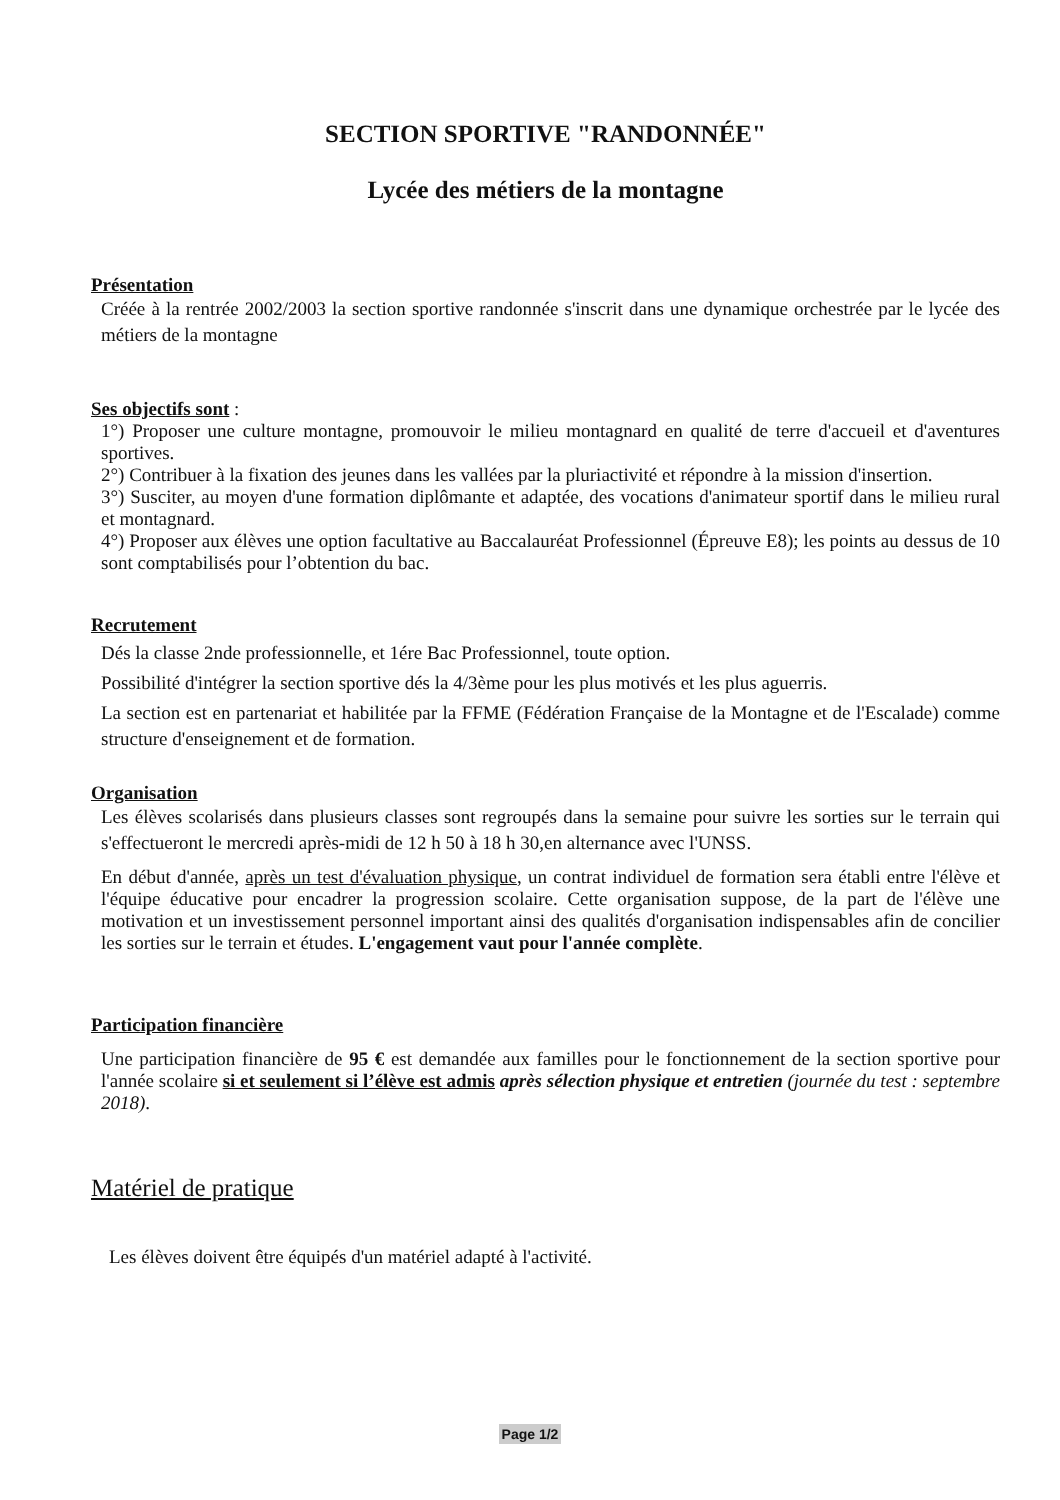SECTION SPORTIVE "RANDONNÉE"
Lycée des métiers de la montagne
Présentation
Créée à la rentrée 2002/2003 la section sportive randonnée s'inscrit dans une dynamique orchestrée par le lycée des métiers de la montagne
Ses objectifs sont
:
1°) Proposer une culture montagne, promouvoir le milieu montagnard en qualité de terre d'accueil et d'aventures sportives.
2°) Contribuer à la fixation des jeunes dans les vallées par la pluriactivité et répondre à la mission d'insertion.
3°) Susciter, au moyen d'une formation diplômante et adaptée, des vocations d'animateur sportif dans le milieu rural et montagnard.
4°) Proposer aux élèves une option facultative au Baccalauréat Professionnel (Épreuve E8); les points au dessus de 10 sont comptabilisés pour l’obtention du bac.
Recrutement
Dés la classe 2nde professionnelle, et 1ére Bac Professionnel, toute option.
Possibilité d'intégrer la section sportive dés la 4/3ème pour les plus motivés et les plus aguerris.
La section est en partenariat et habilitée par la FFME (Fédération Française de la Montagne et de l'Escalade) comme structure d'enseignement et de formation.
Organisation
Les élèves scolarisés dans plusieurs classes sont regroupés dans la semaine pour suivre les sorties sur le terrain qui s'effectueront le mercredi après-midi de 12 h 50 à 18 h 30,en alternance avec l'UNSS.
En début d'année, après un test d'évaluation physique, un contrat individuel de formation sera établi entre l'élève et l'équipe éducative pour encadrer la progression scolaire. Cette organisation suppose, de la part de l'élève une motivation et un investissement personnel important ainsi des qualités d'organisation indispensables afin de concilier les sorties sur le terrain et études. L'engagement vaut pour l'année complète.
Participation financière
Une participation financière de 95 € est demandée aux familles pour le fonctionnement de la section sportive pour l'année scolaire si et seulement si l’élève est admis après sélection physique et entretien (journée du test : septembre 2018).
Matériel de pratique
Les élèves doivent être équipés d'un matériel adapté à l'activité.
Page 1/2